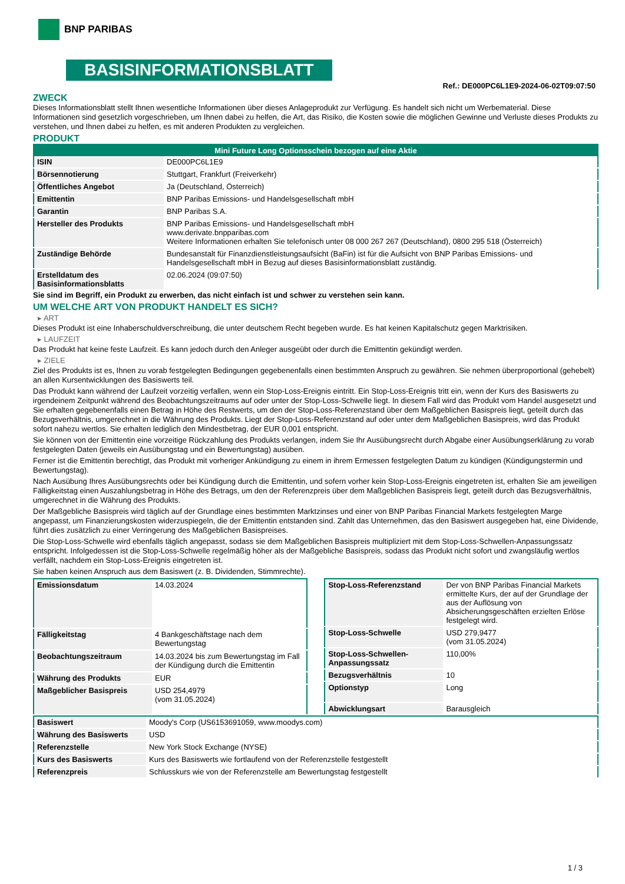BNP PARIBAS
BASISINFORMATIONSBLATT
Ref.: DE000PC6L1E9-2024-06-02T09:07:50
ZWECK
Dieses Informationsblatt stellt Ihnen wesentliche Informationen über dieses Anlageprodukt zur Verfügung. Es handelt sich nicht um Werbematerial. Diese Informationen sind gesetzlich vorgeschrieben, um Ihnen dabei zu helfen, die Art, das Risiko, die Kosten sowie die möglichen Gewinne und Verluste dieses Produkts zu verstehen, und Ihnen dabei zu helfen, es mit anderen Produkten zu vergleichen.
PRODUKT
| Mini Future Long Optionsschein bezogen auf eine Aktie | |
| --- | --- |
| ISIN | DE000PC6L1E9 |
| Börsennotierung | Stuttgart, Frankfurt (Freiverkehr) |
| Öffentliches Angebot | Ja (Deutschland, Österreich) |
| Emittentin | BNP Paribas Emissions- und Handelsgesellschaft mbH |
| Garantin | BNP Paribas S.A. |
| Hersteller des Produkts | BNP Paribas Emissions- und Handelsgesellschaft mbH www.derivate.bnpparibas.com Weitere Informationen erhalten Sie telefonisch unter 08 000 267 267 (Deutschland), 0800 295 518 (Österreich) |
| Zuständige Behörde | Bundesanstalt für Finanzdienstleistungsaufsicht (BaFin) ist für die Aufsicht von BNP Paribas Emissions- und Handelsgesellschaft mbH in Bezug auf dieses Basisinformationsblatt zuständig. |
| Erstelldatum des Basisinformationsblatts | 02.06.2024 (09:07:50) |
Sie sind im Begriff, ein Produkt zu erwerben, das nicht einfach ist und schwer zu verstehen sein kann.
UM WELCHE ART VON PRODUKT HANDELT ES SICH?
▸ ART
Dieses Produkt ist eine Inhaberschuldverschreibung, die unter deutschem Recht begeben wurde. Es hat keinen Kapitalschutz gegen Marktrisiken.
▸ LAUFZEIT
Das Produkt hat keine feste Laufzeit. Es kann jedoch durch den Anleger ausgeübt oder durch die Emittentin gekündigt werden.
▸ ZIELE
Ziel des Produkts ist es, Ihnen zu vorab festgelegten Bedingungen gegebenenfalls einen bestimmten Anspruch zu gewähren. Sie nehmen überproportional (gehebelt) an allen Kursentwicklungen des Basiswerts teil.
Das Produkt kann während der Laufzeit vorzeitig verfallen, wenn ein Stop-Loss-Ereignis eintritt. Ein Stop-Loss-Ereignis tritt ein, wenn der Kurs des Basiswerts zu irgendeinem Zeitpunkt während des Beobachtungszeitraums auf oder unter der Stop-Loss-Schwelle liegt. In diesem Fall wird das Produkt vom Handel ausgesetzt und Sie erhalten gegebenenfalls einen Betrag in Höhe des Restwerts, um den der Stop-Loss-Referenzstand über dem Maßgeblichen Basispreis liegt, geteilt durch das Bezugsverhältnis, umgerechnet in die Währung des Produkts. Liegt der Stop-Loss-Referenzstand auf oder unter dem Maßgeblichen Basispreis, wird das Produkt sofort nahezu wertlos. Sie erhalten lediglich den Mindestbetrag, der EUR 0,001 entspricht.
Sie können von der Emittentin eine vorzeitige Rückzahlung des Produkts verlangen, indem Sie Ihr Ausübungsrecht durch Abgabe einer Ausübungserklärung zu vorab festgelegten Daten (jeweils ein Ausübungstag und ein Bewertungstag) ausüben.
Ferner ist die Emittentin berechtigt, das Produkt mit vorheriger Ankündigung zu einem in ihrem Ermessen festgelegten Datum zu kündigen (Kündigungstermin und Bewertungstag).
Nach Ausübung Ihres Ausübungsrechts oder bei Kündigung durch die Emittentin, und sofern vorher kein Stop-Loss-Ereignis eingetreten ist, erhalten Sie am jeweiligen Fälligkeitstag einen Auszahlungsbetrag in Höhe des Betrags, um den der Referenzpreis über dem Maßgeblichen Basispreis liegt, geteilt durch das Bezugsverhältnis, umgerechnet in die Währung des Produkts.
Der Maßgebliche Basispreis wird täglich auf der Grundlage eines bestimmten Marktzinses und einer von BNP Paribas Financial Markets festgelegten Marge angepasst, um Finanzierungskosten widerzuspiegeln, die der Emittentin entstanden sind. Zahlt das Unternehmen, das den Basiswert ausgegeben hat, eine Dividende, führt dies zusätzlich zu einer Verringerung des Maßgeblichen Basispreises.
Die Stop-Loss-Schwelle wird ebenfalls täglich angepasst, sodass sie dem Maßgeblichen Basispreis multipliziert mit dem Stop-Loss-Schwellen-Anpassungssatz entspricht. Infolgedessen ist die Stop-Loss-Schwelle regelmäßig höher als der Maßgebliche Basispreis, sodass das Produkt nicht sofort und zwangsläufig wertlos verfällt, nachdem ein Stop-Loss-Ereignis eingetreten ist.
Sie haben keinen Anspruch aus dem Basiswert (z. B. Dividenden, Stimmrechte).
| Emissionsdatum | 14.03.2024 |
| Fälligkeitstag | 4 Bankgeschäftstage nach dem Bewertungstag |
| Beobachtungszeitraum | 14.03.2024 bis zum Bewertungstag im Fall der Kündigung durch die Emittentin |
| Währung des Produkts | EUR |
| Maßgeblicher Basispreis | USD 254,4979 (vom 31.05.2024) |
| Stop-Loss-Referenzstand | Der von BNP Paribas Financial Markets ermittelte Kurs, der auf der Grundlage der aus der Auflösung von Absicherungsgeschäften erzielten Erlöse festgelegt wird. |
| Stop-Loss-Schwelle | USD 279,9477 (vom 31.05.2024) |
| Stop-Loss-Schwellen-Anpassungssatz | 110,00% |
| Bezugsverhältnis | 10 |
| Optionstyp | Long |
| Abwicklungsart | Barausgleich |
| Basiswert | Moody's Corp (US6153691059, www.moodys.com) |
| Währung des Basiswerts | USD |
| Referenzstelle | New York Stock Exchange (NYSE) |
| Kurs des Basiswerts | Kurs des Basiswerts wie fortlaufend von der Referenzstelle festgestellt |
| Referenzpreis | Schlusskurs wie von der Referenzstelle am Bewertungstag festgestellt |
1 / 3